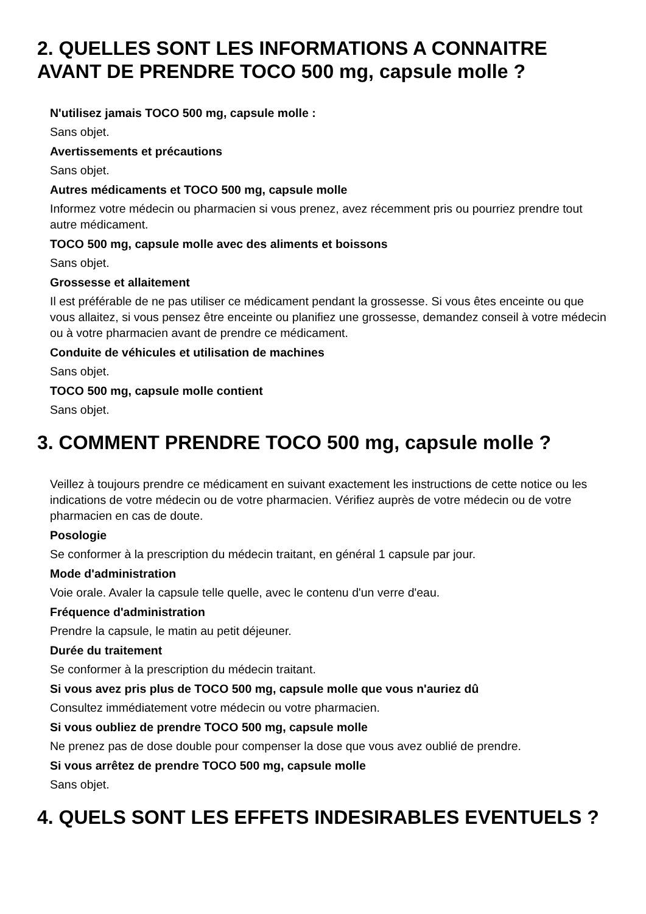2. QUELLES SONT LES INFORMATIONS A CONNAITRE AVANT DE PRENDRE TOCO 500 mg, capsule molle ?
N'utilisez jamais TOCO 500 mg, capsule molle :
Sans objet.
Avertissements et précautions
Sans objet.
Autres médicaments et TOCO 500 mg, capsule molle
Informez votre médecin ou pharmacien si vous prenez, avez récemment pris ou pourriez prendre tout autre médicament.
TOCO 500 mg, capsule molle avec des aliments et boissons
Sans objet.
Grossesse et allaitement
Il est préférable de ne pas utiliser ce médicament pendant la grossesse. Si vous êtes enceinte ou que vous allaitez, si vous pensez être enceinte ou planifiez une grossesse, demandez conseil à votre médecin ou à votre pharmacien avant de prendre ce médicament.
Conduite de véhicules et utilisation de machines
Sans objet.
TOCO 500 mg, capsule molle contient
Sans objet.
3. COMMENT PRENDRE TOCO 500 mg, capsule molle ?
Veillez à toujours prendre ce médicament en suivant exactement les instructions de cette notice ou les indications de votre médecin ou de votre pharmacien. Vérifiez auprès de votre médecin ou de votre pharmacien en cas de doute.
Posologie
Se conformer à la prescription du médecin traitant, en général 1 capsule par jour.
Mode d'administration
Voie orale. Avaler la capsule telle quelle, avec le contenu d'un verre d'eau.
Fréquence d'administration
Prendre la capsule, le matin au petit déjeuner.
Durée du traitement
Se conformer à la prescription du médecin traitant.
Si vous avez pris plus de TOCO 500 mg, capsule molle que vous n'auriez dû
Consultez immédiatement votre médecin ou votre pharmacien.
Si vous oubliez de prendre TOCO 500 mg, capsule molle
Ne prenez pas de dose double pour compenser la dose que vous avez oublié de prendre.
Si vous arrêtez de prendre TOCO 500 mg, capsule molle
Sans objet.
4. QUELS SONT LES EFFETS INDESIRABLES EVENTUELS ?